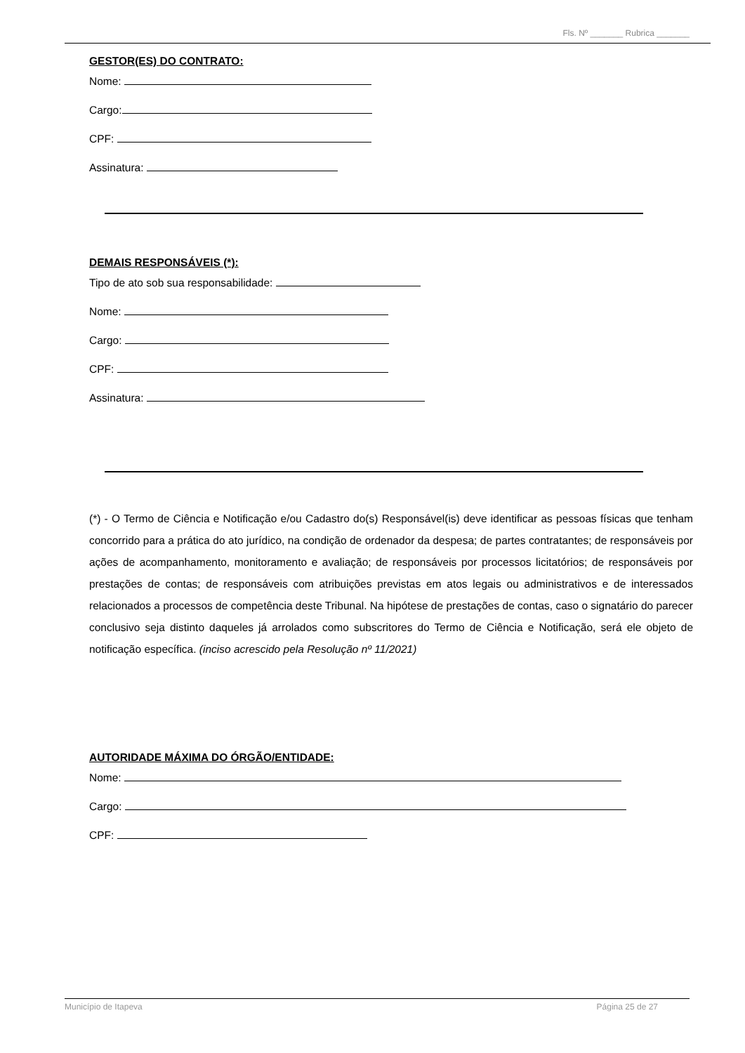Fls. Nº _______ Rubrica _______
GESTOR(ES) DO CONTRATO:
Nome:
Cargo:
CPF:
Assinatura:
DEMAIS RESPONSÁVEIS (*):
Tipo de ato sob sua responsabilidade:
Nome:
Cargo:
CPF:
Assinatura:
(*) - O Termo de Ciência e Notificação e/ou Cadastro do(s) Responsável(is) deve identificar as pessoas físicas que tenham concorrido para a prática do ato jurídico, na condição de ordenador da despesa; de partes contratantes; de responsáveis por ações de acompanhamento, monitoramento e avaliação; de responsáveis por processos licitatórios; de responsáveis por prestações de contas; de responsáveis com atribuições previstas em atos legais ou administrativos e de interessados relacionados a processos de competência deste Tribunal. Na hipótese de prestações de contas, caso o signatário do parecer conclusivo seja distinto daqueles já arrolados como subscritores do Termo de Ciência e Notificação, será ele objeto de notificação específica. (inciso acrescido pela Resolução nº 11/2021)
AUTORIDADE MÁXIMA DO ÓRGÃO/ENTIDADE:
Nome:
Cargo:
CPF:
Município de Itapeva Página 25 de 27